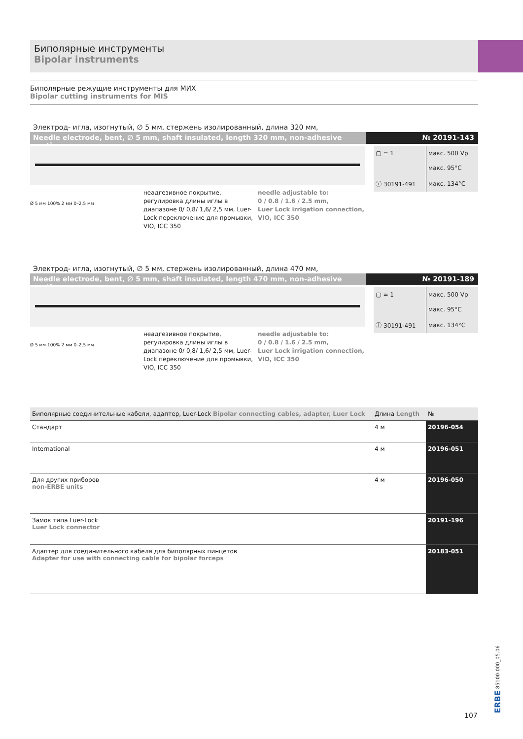Биполярные инструменты
Bipolar instruments
Биполярные режущие инструменты для МИХ
Bipolar cutting instruments for MIS
Электрод- игла, изогнутый, ∅ 5 мм, стержень изолированный, длина 320 мм,
Needle electrode, bent, ∅ 5 mm, shaft insulated, length 320 mm, non-adhesive coating
№ 20191-143
| ▢ = 1 | макс. 500 Vp |
| | макс. 95°C |
| ⓘ 30191-491 | макс. 134°C |
неадгезивное покрытие, регулировка длины иглы в диапазоне 0/ 0,8/ 1,6/ 2,5 мм, Luer-Lock переключение для промывки,
VIO, ICC 350
needle adjustable to:
0 / 0.8 / 1.6 / 2.5 mm,
Luer Lock irrigation connection,
VIO, ICC 350
Ø 5 мм 100% 2 мм 0–2,5 мм
Электрод- игла, изогнутый, ∅ 5 мм, стержень изолированный, длина 470 мм,
Needle electrode, bent, ∅ 5 mm, shaft insulated, length 470 mm, non-adhesive coating
№ 20191-189
| ▢ = 1 | макс. 500 Vp |
| | макс. 95°C |
| ⓘ 30191-491 | макс. 134°C |
неадгезивное покрытие, регулировка длины иглы в диапазоне 0/ 0,8/ 1,6/ 2,5 мм, Luer-Lock переключение для промывки,
VIO, ICC 350
needle adjustable to:
0 / 0.8 / 1.6 / 2.5 mm,
Luer Lock irrigation connection,
VIO, ICC 350
Ø 5 мм 100% 2 мм 0–2,5 мм
| Биполярные соединительные кабели, адаптер, Luer-Lock Bipolar connecting cables, adapter, Luer Lock | | Длина Length | № |
| --- | --- | --- | --- |
| Стандарт | | 4 м | 20196-054 |
| International | | 4 м | 20196-051 |
| Для других приборов non-ERBE units | | 4 м | 20196-050 |
| Замок типа Luer-Lock Luer Lock connector | | | 20191-196 |
| Адаптер для соединительного кабеля для биполярных пинцетов Adapter for use with connecting cable for bipolar forceps | | | 20183-051 |
107
ERBE 85100-000_05.06